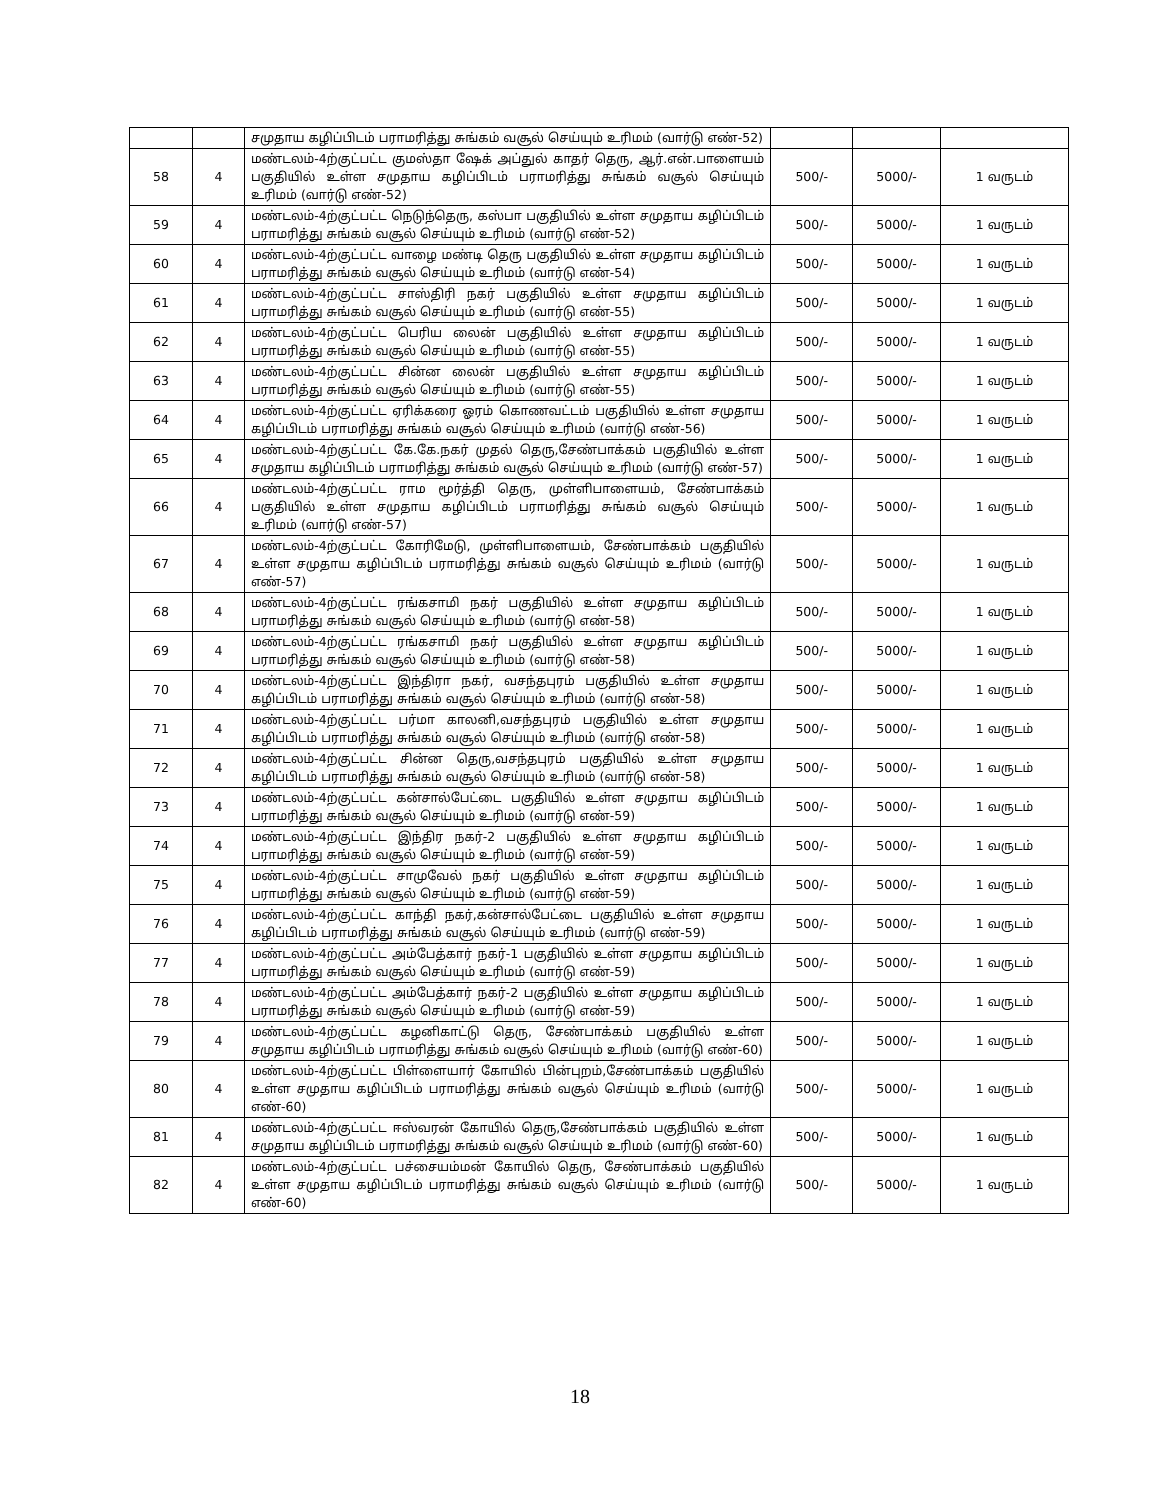| | | சமுதாய கழிப்பிடம் பராமரித்து சுங்கம் வசூல் செய்யும் உரிமம் (வார்டு எண்-52) | | | |
| 58 | 4 | மண்டலம்-4ற்குட்பட்ட குமஸ்தா ஷேக் அப்துல் காதர் தெரு, ஆர்.என்.பாளையம் பகுதியில் உள்ள சமுதாய கழிப்பிடம் பராமரித்து சுங்கம் வசூல் செய்யும் உரிமம் (வார்டு எண்-52) | 500/- | 5000/- | 1 வருடம் |
| 59 | 4 | மண்டலம்-4ற்குட்பட்ட நெடுந்தெரு, கஸ்பா பகுதியில் உள்ள சமுதாய கழிப்பிடம் பராமரித்து சுங்கம் வசூல் செய்யும் உரிமம் (வார்டு எண்-52) | 500/- | 5000/- | 1 வருடம் |
| 60 | 4 | மண்டலம்-4ற்குட்பட்ட வாழை மண்டி தெரு பகுதியில் உள்ள சமுதாய கழிப்பிடம் பராமரித்து சுங்கம் வசூல் செய்யும் உரிமம் (வார்டு எண்-54) | 500/- | 5000/- | 1 வருடம் |
| 61 | 4 | மண்டலம்-4ற்குட்பட்ட சாஸ்திரி நகர் பகுதியில் உள்ள சமுதாய கழிப்பிடம் பராமரித்து சுங்கம் வசூல் செய்யும் உரிமம் (வார்டு எண்-55) | 500/- | 5000/- | 1 வருடம் |
| 62 | 4 | மண்டலம்-4ற்குட்பட்ட பெரிய லைன் பகுதியில் உள்ள சமுதாய கழிப்பிடம் பராமரித்து சுங்கம் வசூல் செய்யும் உரிமம் (வார்டு எண்-55) | 500/- | 5000/- | 1 வருடம் |
| 63 | 4 | மண்டலம்-4ற்குட்பட்ட சின்ன லைன் பகுதியில் உள்ள சமுதாய கழிப்பிடம் பராமரித்து சுங்கம் வசூல் செய்யும் உரிமம் (வார்டு எண்-55) | 500/- | 5000/- | 1 வருடம் |
| 64 | 4 | மண்டலம்-4ற்குட்பட்ட ஏரிக்கரை ஓரம் கொணவட்டம் பகுதியில் உள்ள சமுதாய கழிப்பிடம் பராமரித்து சுங்கம் வசூல் செய்யும் உரிமம் (வார்டு எண்-56) | 500/- | 5000/- | 1 வருடம் |
| 65 | 4 | மண்டலம்-4ற்குட்பட்ட கே.கே.நகர் முதல் தெரு,சேண்பாக்கம் பகுதியில் உள்ள சமுதாய கழிப்பிடம் பராமரித்து சுங்கம் வசூல் செய்யும் உரிமம் (வார்டு எண்-57) | 500/- | 5000/- | 1 வருடம் |
| 66 | 4 | மண்டலம்-4ற்குட்பட்ட ராம மூர்த்தி தெரு, முள்ளிபாளையம், சேண்பாக்கம் பகுதியில் உள்ள சமுதாய கழிப்பிடம் பராமரித்து சுங்கம் வசூல் செய்யும் உரிமம் (வார்டு எண்-57) | 500/- | 5000/- | 1 வருடம் |
| 67 | 4 | மண்டலம்-4ற்குட்பட்ட கோரிமேடு, முள்ளிபாளையம், சேண்பாக்கம் பகுதியில் உள்ள சமுதாய கழிப்பிடம் பராமரித்து சுங்கம் வசூல் செய்யும் உரிமம் (வார்டு எண்-57) | 500/- | 5000/- | 1 வருடம் |
| 68 | 4 | மண்டலம்-4ற்குட்பட்ட ரங்கசாமி நகர் பகுதியில் உள்ள சமுதாய கழிப்பிடம் பராமரித்து சுங்கம் வசூல் செய்யும் உரிமம் (வார்டு எண்-58) | 500/- | 5000/- | 1 வருடம் |
| 69 | 4 | மண்டலம்-4ற்குட்பட்ட ரங்கசாமி நகர் பகுதியில் உள்ள சமுதாய கழிப்பிடம் பராமரித்து சுங்கம் வசூல் செய்யும் உரிமம் (வார்டு எண்-58) | 500/- | 5000/- | 1 வருடம் |
| 70 | 4 | மண்டலம்-4ற்குட்பட்ட இந்திரா நகர், வசந்தபுரம் பகுதியில் உள்ள சமுதாய கழிப்பிடம் பராமரித்து சுங்கம் வசூல் செய்யும் உரிமம் (வார்டு எண்-58) | 500/- | 5000/- | 1 வருடம் |
| 71 | 4 | மண்டலம்-4ற்குட்பட்ட பர்மா காலனி,வசந்தபுரம் பகுதியில் உள்ள சமுதாய கழிப்பிடம் பராமரித்து சுங்கம் வசூல் செய்யும் உரிமம் (வார்டு எண்-58) | 500/- | 5000/- | 1 வருடம் |
| 72 | 4 | மண்டலம்-4ற்குட்பட்ட சின்ன தெரு,வசந்தபுரம் பகுதியில் உள்ள சமுதாய கழிப்பிடம் பராமரித்து சுங்கம் வசூல் செய்யும் உரிமம் (வார்டு எண்-58) | 500/- | 5000/- | 1 வருடம் |
| 73 | 4 | மண்டலம்-4ற்குட்பட்ட கன்சால்பேட்டை பகுதியில் உள்ள சமுதாய கழிப்பிடம் பராமரித்து சுங்கம் வசூல் செய்யும் உரிமம் (வார்டு எண்-59) | 500/- | 5000/- | 1 வருடம் |
| 74 | 4 | மண்டலம்-4ற்குட்பட்ட இந்திர நகர்-2 பகுதியில் உள்ள சமுதாய கழிப்பிடம் பராமரித்து சுங்கம் வசூல் செய்யும் உரிமம் (வார்டு எண்-59) | 500/- | 5000/- | 1 வருடம் |
| 75 | 4 | மண்டலம்-4ற்குட்பட்ட சாமுவேல் நகர் பகுதியில் உள்ள சமுதாய கழிப்பிடம் பராமரித்து சுங்கம் வசூல் செய்யும் உரிமம் (வார்டு எண்-59) | 500/- | 5000/- | 1 வருடம் |
| 76 | 4 | மண்டலம்-4ற்குட்பட்ட காந்தி நகர்,கன்சால்பேட்டை பகுதியில் உள்ள சமுதாய கழிப்பிடம் பராமரித்து சுங்கம் வசூல் செய்யும் உரிமம் (வார்டு எண்-59) | 500/- | 5000/- | 1 வருடம் |
| 77 | 4 | மண்டலம்-4ற்குட்பட்ட அம்பேத்கார் நகர்-1 பகுதியில் உள்ள சமுதாய கழிப்பிடம் பராமரித்து சுங்கம் வசூல் செய்யும் உரிமம் (வார்டு எண்-59) | 500/- | 5000/- | 1 வருடம் |
| 78 | 4 | மண்டலம்-4ற்குட்பட்ட அம்பேத்கார் நகர்-2 பகுதியில் உள்ள சமுதாய கழிப்பிடம் பராமரித்து சுங்கம் வசூல் செய்யும் உரிமம் (வார்டு எண்-59) | 500/- | 5000/- | 1 வருடம் |
| 79 | 4 | மண்டலம்-4ற்குட்பட்ட கழனிகாட்டு தெரு, சேண்பாக்கம் பகுதியில் உள்ள சமுதாய கழிப்பிடம் பராமரித்து சுங்கம் வசூல் செய்யும் உரிமம் (வார்டு எண்-60) | 500/- | 5000/- | 1 வருடம் |
| 80 | 4 | மண்டலம்-4ற்குட்பட்ட பிள்ளையார் கோயில் பின்புறம்,சேண்பாக்கம் பகுதியில் உள்ள சமுதாய கழிப்பிடம் பராமரித்து சுங்கம் வசூல் செய்யும் உரிமம் (வார்டு எண்-60) | 500/- | 5000/- | 1 வருடம் |
| 81 | 4 | மண்டலம்-4ற்குட்பட்ட ஈஸ்வரன் கோயில் தெரு,சேண்பாக்கம் பகுதியில் உள்ள சமுதாய கழிப்பிடம் பராமரித்து சுங்கம் வசூல் செய்யும் உரிமம் (வார்டு எண்-60) | 500/- | 5000/- | 1 வருடம் |
| 82 | 4 | மண்டலம்-4ற்குட்பட்ட பச்சையம்மன் கோயில் தெரு, சேண்பாக்கம் பகுதியில் உள்ள சமுதாய கழிப்பிடம் பராமரித்து சுங்கம் வசூல் செய்யும் உரிமம் (வார்டு எண்-60) | 500/- | 5000/- | 1 வருடம் |
18